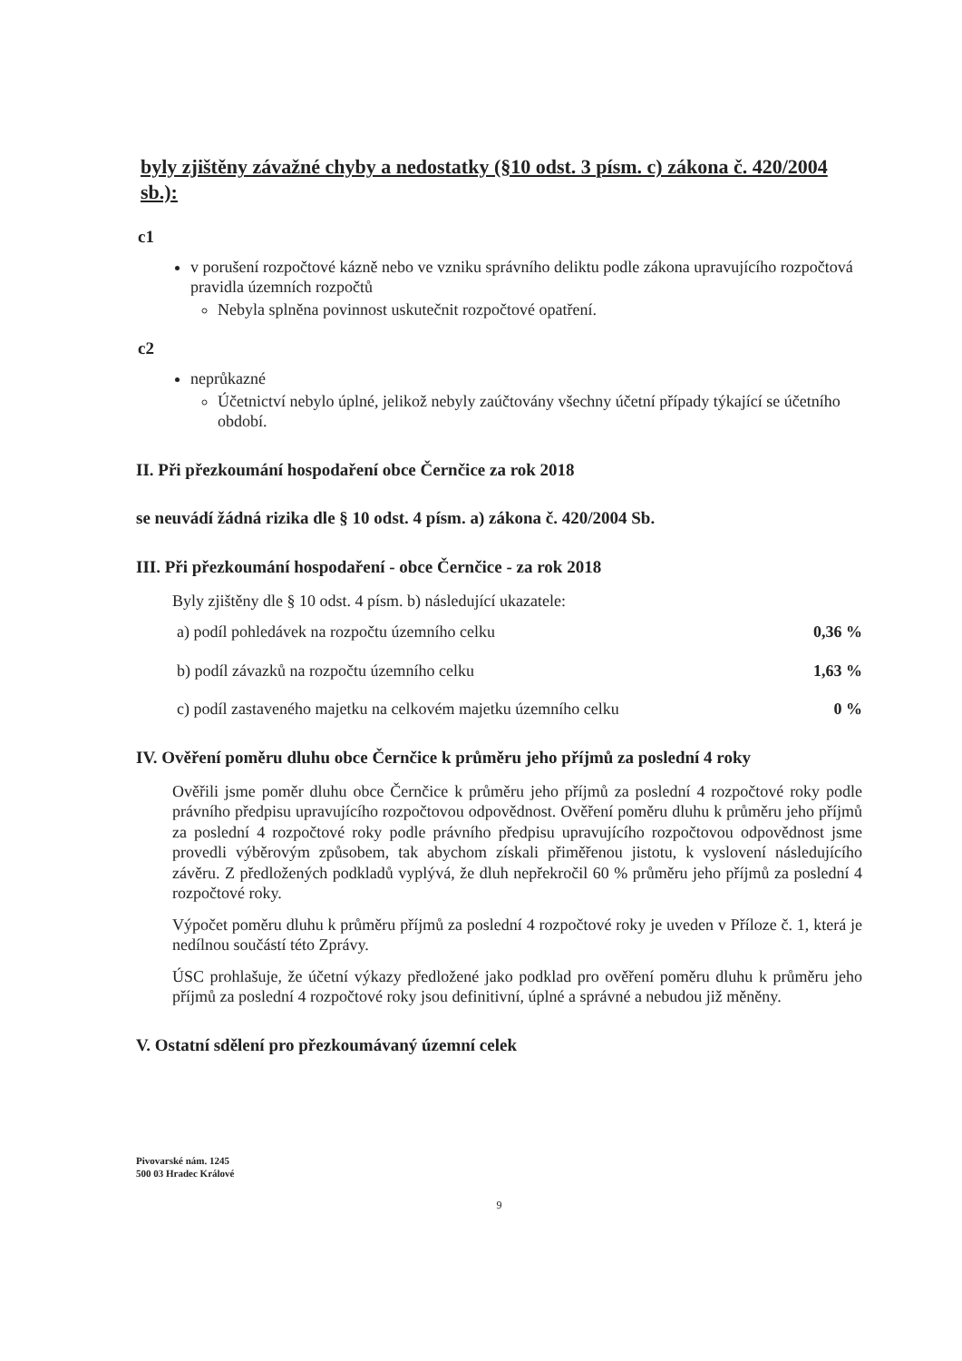byly zjištěny závažné chyby a nedostatky (§10 odst. 3 písm. c) zákona č. 420/2004 sb.):
c1
v porušení rozpočtové kázně nebo ve vzniku správního deliktu podle zákona upravujícího rozpočtová pravidla územních rozpočtů
Nebyla splněna povinnost uskutečnit rozpočtové opatření.
c2
neprůkazné
Účetnictví nebylo úplné, jelikož nebyly zaúčtovány všechny účetní případy týkající se účetního období.
II. Při přezkoumání hospodaření obce Černčice za rok 2018
se neuvádí žádná rizika dle § 10 odst. 4 písm. a) zákona č. 420/2004 Sb.
III. Při přezkoumání hospodaření - obce Černčice - za rok 2018
Byly zjištěny dle § 10 odst. 4 písm. b) následující ukazatele:
a) podíl pohledávek na rozpočtu územního celku 0,36 %
b) podíl závazků na rozpočtu územního celku 1,63 %
c) podíl zastaveného majetku na celkovém majetku územního celku 0 %
IV. Ověření poměru dluhu obce Černčice k průměru jeho příjmů za poslední 4 roky
Ověřili jsme poměr dluhu obce Černčice k průměru jeho příjmů za poslední 4 rozpočtové roky podle právního předpisu upravujícího rozpočtovou odpovědnost. Ověření poměru dluhu k průměru jeho příjmů za poslední 4 rozpočtové roky podle právního předpisu upravujícího rozpočtovou odpovědnost jsme provedli výběrovým způsobem, tak abychom získali přiměřenou jistotu, k vyslovení následujícího závěru. Z předložených podkladů vyplývá, že dluh nepřekročil 60 % průměru jeho příjmů za poslední 4 rozpočtové roky.
Výpočet poměru dluhu k průměru příjmů za poslední 4 rozpočtové roky je uveden v Příloze č. 1, která je nedílnou součástí této Zprávy.
ÚSC prohlašuje, že účetní výkazy předložené jako podklad pro ověření poměru dluhu k průměru jeho příjmů za poslední 4 rozpočtové roky jsou definitivní, úplné a správné a nebudou již měněny.
V. Ostatní sdělení pro přezkoumávaný územní celek
Pivovarské nám. 1245
500 03 Hradec Králové
9